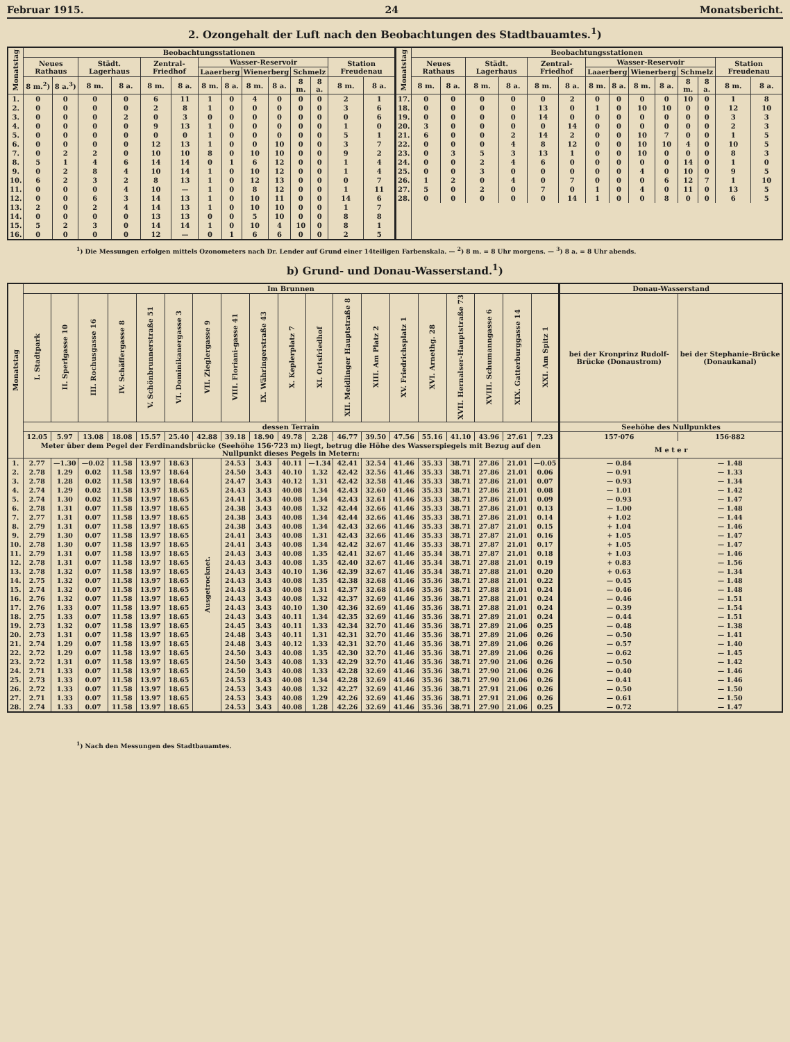Februar 1915. 24 Monatsbericht.
2. Ozongehalt der Luft nach den Beobachtungen des Stadtbauamtes.<sup>1</sup>)
| Monatstag | Beobachtungsstationen | | | | | | | | | | | | | | Monatstag | Beobachtungsstationen | | | | | | | | | | | | | |
| --- | --- | --- | --- | --- | --- | --- | --- | --- | --- | --- | --- | --- | --- | --- | --- | --- | --- | --- | --- | --- | --- | --- | --- | --- | --- | --- | --- | --- | --- |
| | Neues Rathaus | | Städt. Lagerhaus | | Zentral-Friedhof | | Wasser-Reservoir | | | | | | Station Freudenau | | | Neues Rathaus | | Städt. Lagerhaus | | Zentral-Friedhof | | Wasser-Reservoir | | | | | | Station Freudenau | |
| | | | | | | | Laaerberg | | Wienerberg | | Schmelz | | | | | | | | | | | Laaerberg | | Wienerberg | | Schmelz | | | |
| | 8 m.<sup>2</sup>) | 8 a.<sup>3</sup>) | 8 m. | 8 a. | 8 m. | 8 a. | 8 m. | 8 a. | 8 m. | 8 a. | 8 m. | 8 a. | 8 m. | 8 a. | | 8 m. | 8 a. | 8 m. | 8 a. | 8 m. | 8 a. | 8 m. | 8 a. | 8 m. | 8 a. | 8 m. | 8 a. | 8 m. | 8 a. |
| 1. | 0 | 0 | 0 | 0 | 6 | 11 | 1 | 0 | 4 | 0 | 0 | 0 | 2 | 1 | 17. | 0 | 0 | 0 | 0 | 0 | 2 | 0 | 0 | 0 | 0 | 10 | 0 | 1 | 8 |
| 2. | 0 | 0 | 0 | 0 | 2 | 8 | 1 | 0 | 0 | 0 | 0 | 0 | 3 | 6 | 18. | 0 | 0 | 0 | 0 | 13 | 0 | 1 | 0 | 10 | 10 | 0 | 0 | 12 | 10 |
| 3. | 0 | 0 | 0 | 2 | 0 | 3 | 0 | 0 | 0 | 0 | 0 | 0 | 0 | 6 | 19. | 0 | 0 | 0 | 0 | 14 | 0 | 0 | 0 | 0 | 0 | 0 | 0 | 3 | 3 |
| 4. | 0 | 0 | 0 | 0 | 9 | 13 | 1 | 0 | 0 | 0 | 0 | 0 | 1 | 0 | 20. | 3 | 0 | 0 | 0 | 0 | 14 | 0 | 0 | 0 | 0 | 0 | 0 | 2 | 3 |
| 5. | 0 | 0 | 0 | 0 | 0 | 0 | 1 | 0 | 0 | 0 | 0 | 0 | 5 | 1 | 21. | 6 | 0 | 0 | 2 | 14 | 2 | 0 | 0 | 10 | 7 | 0 | 0 | 1 | 5 |
| 6. | 0 | 0 | 0 | 0 | 12 | 13 | 1 | 0 | 0 | 10 | 0 | 0 | 3 | 7 | 22. | 0 | 0 | 0 | 4 | 8 | 12 | 0 | 0 | 10 | 10 | 4 | 0 | 10 | 5 |
| 7. | 0 | 2 | 2 | 0 | 10 | 10 | 8 | 0 | 10 | 10 | 0 | 0 | 9 | 2 | 23. | 0 | 3 | 5 | 3 | 13 | 1 | 0 | 0 | 10 | 0 | 0 | 0 | 8 | 3 |
| 8. | 5 | 1 | 4 | 6 | 14 | 14 | 0 | 1 | 6 | 12 | 0 | 0 | 1 | 4 | 24. | 0 | 0 | 2 | 4 | 6 | 0 | 0 | 0 | 0 | 0 | 14 | 0 | 1 | 0 |
| 9. | 0 | 2 | 8 | 4 | 10 | 14 | 1 | 0 | 10 | 12 | 0 | 0 | 1 | 4 | 25. | 0 | 0 | 3 | 0 | 0 | 0 | 0 | 0 | 4 | 0 | 10 | 0 | 9 | 5 |
| 10. | 6 | 2 | 3 | 2 | 8 | 13 | 1 | 0 | 12 | 13 | 0 | 0 | 0 | 7 | 26. | 1 | 2 | 0 | 4 | 0 | 7 | 0 | 0 | 0 | 6 | 12 | 7 | 1 | 10 |
| 11. | 0 | 0 | 0 | 4 | 10 | — | 1 | 0 | 8 | 12 | 0 | 0 | 1 | 11 | 27. | 5 | 0 | 2 | 0 | 7 | 0 | 1 | 0 | 4 | 0 | 11 | 0 | 13 | 5 |
| 12. | 0 | 0 | 6 | 3 | 14 | 13 | 1 | 0 | 10 | 11 | 0 | 0 | 14 | 6 | 28. | 0 | 0 | 0 | 0 | 0 | 14 | 1 | 0 | 0 | 8 | 0 | 0 | 6 | 5 |
| 13. | 2 | 0 | 2 | 4 | 14 | 13 | 1 | 0 | 10 | 10 | 0 | 0 | 1 | 7 | | | | | | | | | | | | | | | |
| 14. | 0 | 0 | 0 | 0 | 13 | 13 | 0 | 0 | 5 | 10 | 0 | 0 | 8 | 8 | | | | | | | | | | | | | | | |
| 15. | 5 | 2 | 3 | 0 | 14 | 14 | 1 | 0 | 10 | 4 | 10 | 0 | 8 | 1 | | | | | | | | | | | | | | | |
| 16. | 0 | 0 | 0 | 0 | 12 | — | 0 | 1 | 6 | 6 | 0 | 0 | 2 | 5 | | | | | | | | | | | | | | | |
<sup>1</sup>) Die Messungen erfolgen mittels Ozonometers nach Dr. Lender auf Grund einer 14teiligen Farbenskala. — <sup>2</sup>) 8 m. = 8 Uhr morgens. — <sup>3</sup>) 8 a. = 8 Uhr abends.
b) Grund- und Donau-Wasserstand.<sup>1</sup>)
| Monatstag | Im Brunnen | | | | | | | | | | | | | | | | | | | Donau-Wasserstand | |
| --- | --- | --- | --- | --- | --- | --- | --- | --- | --- | --- | --- | --- | --- | --- | --- | --- | --- | --- | --- | --- | --- |
| | I. Stadtpark | II. Sperlgasse 10 | III. Rochusgasse 16 | IV. Schäffergasse 8 | V. Schönbrunnerstraße 51 | VI. Dominikanergasse 3 | VII. Zieglergasse 9 | VIII. Floriani-gasse 41 | IX. Währingerstraße 43 | X. Keplerplatz 7 | XI. Ortsfriedhof | XII. Meidlinger Hauptstraße 8 | XIII. Am Platz 2 | XV. Friedrichsplatz 1 | XVI. Arnethg. 28 | XVII. Hernalser-Hauptstraße 73 | XVIII. Schumanngasse 6 | XIX. Gatterburggasse 14 | XXI. Am Spitz 1 | bei der Kronprinz Rudolf-Brücke (Donaustrom) | bei der Stephanie-Brücke (Donaukanal) |
| | dessen Terrain | | | | | | | | | | | | | | | | | | | Seehöhe des Nullpunktes | |
| | 12.05 | 5.97 | 13.08 | 18.08 | 15.57 | 25.40 | 42.88 | 39.18 | 18.90 | 49.78 | 2.28 | 46.77 | 39.50 | 47.56 | 55.16 | 41.10 | 43.96 | 27.61 | 7.23 | 157·076 | 156·882 |
| | Meter über dem Pegel der Ferdinandsbrücke (Seehöhe 156·723 m) liegt, betrug die Höhe des Wasserspiegels mit Bezug auf den Nullpunkt dieses Pegels in Metern: | | | | | | | | | | | | | | | | | | | M e t e r | |
| 1. | 2.77 | —1.30 | —0.02 | 11.58 | 13.97 | 18.63 | Ausgetrocknet. | 24.53 | 3.43 | 40.11 | —1.34 | 42.41 | 32.54 | 41.46 | 35.33 | 38.71 | 27.86 | 21.01 | —0.05 | — 0.84 | — 1.48 |
| 2. | 2.78 | 1.29 | 0.02 | 11.58 | 13.97 | 18.64 | | 24.50 | 3.43 | 40.10 | 1.32 | 42.42 | 32.56 | 41.46 | 35.33 | 38.71 | 27.86 | 21.01 | 0.06 | — 0.91 | — 1.33 |
| 3. | 2.78 | 1.28 | 0.02 | 11.58 | 13.97 | 18.64 | | 24.47 | 3.43 | 40.12 | 1.31 | 42.42 | 32.58 | 41.46 | 35.33 | 38.71 | 27.86 | 21.01 | 0.07 | — 0.93 | — 1.34 |
| 4. | 2.74 | 1.29 | 0.02 | 11.58 | 13.97 | 18.65 | | 24.43 | 3.43 | 40.08 | 1.34 | 42.43 | 32.60 | 41.46 | 35.33 | 38.71 | 27.86 | 21.01 | 0.08 | — 1.01 | — 1.42 |
| 5. | 2.74 | 1.30 | 0.02 | 11.58 | 13.97 | 18.65 | | 24.41 | 3.43 | 40.08 | 1.34 | 42.43 | 32.61 | 41.46 | 35.33 | 38.71 | 27.86 | 21.01 | 0.09 | — 0.93 | — 1.47 |
| 6. | 2.78 | 1.31 | 0.07 | 11.58 | 13.97 | 18.65 | | 24.38 | 3.43 | 40.08 | 1.32 | 42.44 | 32.66 | 41.46 | 35.33 | 38.71 | 27.86 | 21.01 | 0.13 | — 1.00 | — 1.48 |
| 7. | 2.77 | 1.31 | 0.07 | 11.58 | 13.97 | 18.65 | | 24.38 | 3.43 | 40.08 | 1.34 | 42.44 | 32.66 | 41.46 | 35.33 | 38.71 | 27.86 | 21.01 | 0.14 | + 1.02 | — 1.44 |
| 8. | 2.79 | 1.31 | 0.07 | 11.58 | 13.97 | 18.65 | | 24.38 | 3.43 | 40.08 | 1.34 | 42.43 | 32.66 | 41.46 | 35.33 | 38.71 | 27.87 | 21.01 | 0.15 | + 1.04 | — 1.46 |
| 9. | 2.79 | 1.30 | 0.07 | 11.58 | 13.97 | 18.65 | | 24.41 | 3.43 | 40.08 | 1.31 | 42.43 | 32.66 | 41.46 | 35.33 | 38.71 | 27.87 | 21.01 | 0.16 | + 1.05 | — 1.47 |
| 10. | 2.78 | 1.30 | 0.07 | 11.58 | 13.97 | 18.65 | | 24.41 | 3.43 | 40.08 | 1.34 | 42.42 | 32.67 | 41.46 | 35.33 | 38.71 | 27.87 | 21.01 | 0.17 | + 1.05 | — 1.47 |
| 11. | 2.79 | 1.31 | 0.07 | 11.58 | 13.97 | 18.65 | | 24.43 | 3.43 | 40.08 | 1.35 | 42.41 | 32.67 | 41.46 | 35.34 | 38.71 | 27.87 | 21.01 | 0.18 | + 1.03 | — 1.46 |
| 12. | 2.78 | 1.31 | 0.07 | 11.58 | 13.97 | 18.65 | | 24.43 | 3.43 | 40.08 | 1.35 | 42.40 | 32.67 | 41.46 | 35.34 | 38.71 | 27.88 | 21.01 | 0.19 | + 0.83 | — 1.56 |
| 13. | 2.78 | 1.32 | 0.07 | 11.58 | 13.97 | 18.65 | | 24.43 | 3.43 | 40.10 | 1.36 | 42.39 | 32.67 | 41.46 | 35.34 | 38.71 | 27.88 | 21.01 | 0.20 | + 0.63 | — 1.34 |
| 14. | 2.75 | 1.32 | 0.07 | 11.58 | 13.97 | 18.65 | | 24.43 | 3.43 | 40.08 | 1.35 | 42.38 | 32.68 | 41.46 | 35.36 | 38.71 | 27.88 | 21.01 | 0.22 | — 0.45 | — 1.48 |
| 15. | 2.74 | 1.32 | 0.07 | 11.58 | 13.97 | 18.65 | | 24.43 | 3.43 | 40.08 | 1.31 | 42.37 | 32.68 | 41.46 | 35.36 | 38.71 | 27.88 | 21.01 | 0.24 | — 0.46 | — 1.48 |
| 16. | 2.76 | 1.32 | 0.07 | 11.58 | 13.97 | 18.65 | | 24.43 | 3.43 | 40.08 | 1.32 | 42.37 | 32.69 | 41.46 | 35.36 | 38.71 | 27.88 | 21.01 | 0.24 | — 0.46 | — 1.51 |
| 17. | 2.76 | 1.33 | 0.07 | 11.58 | 13.97 | 18.65 | | 24.43 | 3.43 | 40.10 | 1.30 | 42.36 | 32.69 | 41.46 | 35.36 | 38.71 | 27.88 | 21.01 | 0.24 | — 0.39 | — 1.54 |
| 18. | 2.75 | 1.33 | 0.07 | 11.58 | 13.97 | 18.65 | | 24.43 | 3.43 | 40.11 | 1.34 | 42.35 | 32.69 | 41.46 | 35.36 | 38.71 | 27.89 | 21.01 | 0.24 | — 0.44 | — 1.51 |
| 19. | 2.73 | 1.32 | 0.07 | 11.58 | 13.97 | 18.65 | | 24.45 | 3.43 | 40.11 | 1.33 | 42.34 | 32.70 | 41.46 | 35.36 | 38.71 | 27.89 | 21.06 | 0.25 | — 0.48 | — 1.38 |
| 20. | 2.73 | 1.31 | 0.07 | 11.58 | 13.97 | 18.65 | | 24.48 | 3.43 | 40.11 | 1.31 | 42.31 | 32.70 | 41.46 | 35.36 | 38.71 | 27.89 | 21.06 | 0.26 | — 0.50 | — 1.41 |
| 21. | 2.74 | 1.29 | 0.07 | 11.58 | 13.97 | 18.65 | | 24.48 | 3.43 | 40.12 | 1.33 | 42.31 | 32.70 | 41.46 | 35.36 | 38.71 | 27.89 | 21.06 | 0.26 | — 0.57 | — 1.40 |
| 22. | 2.72 | 1.29 | 0.07 | 11.58 | 13.97 | 18.65 | | 24.50 | 3.43 | 40.08 | 1.35 | 42.30 | 32.70 | 41.46 | 35.36 | 38.71 | 27.89 | 21.06 | 0.26 | — 0.62 | — 1.45 |
| 23. | 2.72 | 1.31 | 0.07 | 11.58 | 13.97 | 18.65 | | 24.50 | 3.43 | 40.08 | 1.33 | 42.29 | 32.70 | 41.46 | 35.36 | 38.71 | 27.90 | 21.06 | 0.26 | — 0.50 | — 1.42 |
| 24. | 2.71 | 1.33 | 0.07 | 11.58 | 13.97 | 18.65 | | 24.50 | 3.43 | 40.08 | 1.33 | 42.28 | 32.69 | 41.46 | 35.36 | 38.71 | 27.90 | 21.06 | 0.26 | — 0.40 | — 1.46 |
| 25. | 2.73 | 1.33 | 0.07 | 11.58 | 13.97 | 18.65 | | 24.53 | 3.43 | 40.08 | 1.34 | 42.28 | 32.69 | 41.46 | 35.36 | 38.71 | 27.90 | 21.06 | 0.26 | — 0.41 | — 1.46 |
| 26. | 2.72 | 1.33 | 0.07 | 11.58 | 13.97 | 18.65 | | 24.53 | 3.43 | 40.08 | 1.32 | 42.27 | 32.69 | 41.46 | 35.36 | 38.71 | 27.91 | 21.06 | 0.26 | — 0.50 | — 1.50 |
| 27. | 2.71 | 1.33 | 0.07 | 11.58 | 13.97 | 18.65 | | 24.53 | 3.43 | 40.08 | 1.29 | 42.26 | 32.69 | 41.46 | 35.36 | 38.71 | 27.91 | 21.06 | 0.26 | — 0.61 | — 1.50 |
| 28. | 2.74 | 1.33 | 0.07 | 11.58 | 13.97 | 18.65 | | 24.53 | 3.43 | 40.08 | 1.28 | 42.26 | 32.69 | 41.46 | 35.36 | 38.71 | 27.90 | 21.06 | 0.25 | — 0.72 | — 1.47 |
<sup>1</sup>) Nach den Messungen des Stadtbauamtes.